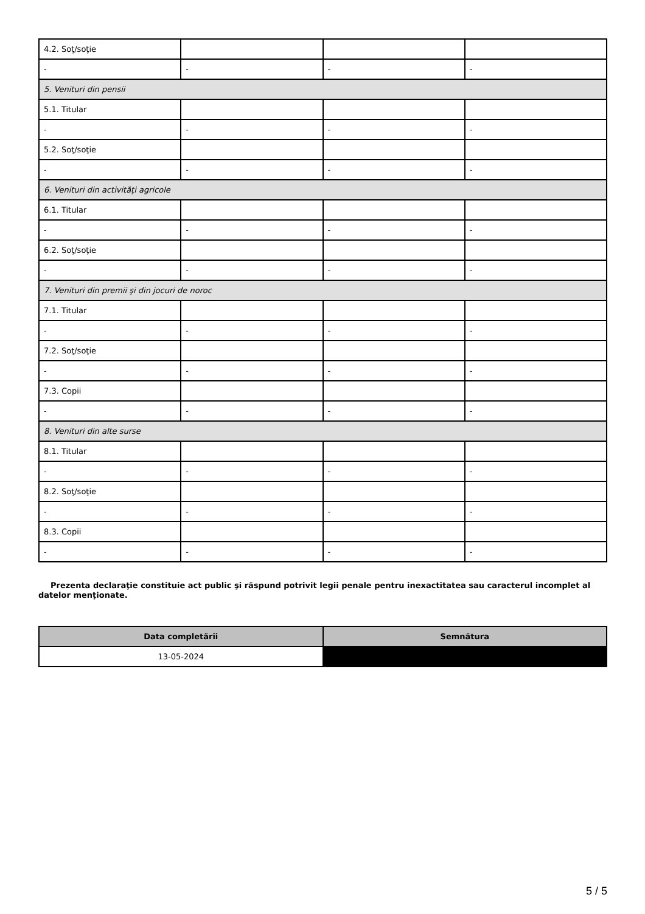| 4.2. Soţ/soţie | | | |
| - | - | - | - |
| 5. Venituri din pensii | | | |
| 5.1. Titular | | | |
| - | - | - | - |
| 5.2. Soţ/soţie | | | |
| - | - | - | - |
| 6. Venituri din activităţi agricole | | | |
| 6.1. Titular | | | |
| - | - | - | - |
| 6.2. Soţ/soţie | | | |
| - | - | - | - |
| 7. Venituri din premii şi din jocuri de noroc | | | |
| 7.1. Titular | | | |
| - | - | - | - |
| 7.2. Soţ/soţie | | | |
| - | - | - | - |
| 7.3. Copii | | | |
| - | - | - | - |
| 8. Venituri din alte surse | | | |
| 8.1. Titular | | | |
| - | - | - | - |
| 8.2. Soţ/soţie | | | |
| - | - | - | - |
| 8.3. Copii | | | |
| - | - | - | - |
Prezenta declaraţie constituie act public şi răspund potrivit legii penale pentru inexactitatea sau caracterul incomplet al datelor menţionate.
| Data completării | Semnătura |
| --- | --- |
| 13-05-2024 | |
5 / 5